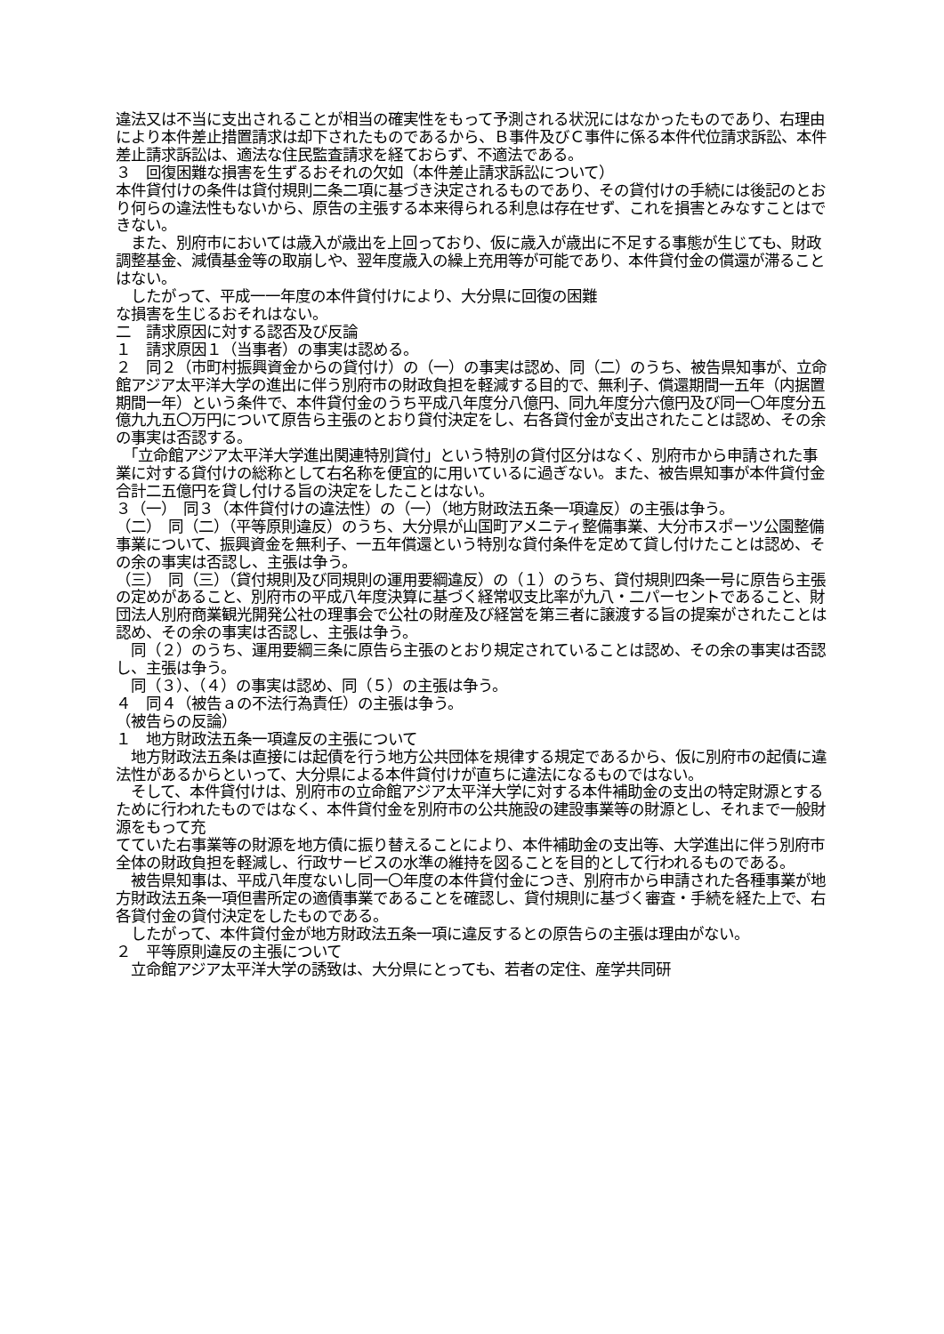違法又は不当に支出されることが相当の確実性をもって予測される状況にはなかったものであり、右理由により本件差止措置請求は却下されたものであるから、Ｂ事件及びＣ事件に係る本件代位請求訴訟、本件差止請求訴訟は、適法な住民監査請求を経ておらず、不適法である。
３　回復困難な損害を生ずるおそれの欠如（本件差止請求訴訟について）
本件貸付けの条件は貸付規則二条二項に基づき決定されるものであり、その貸付けの手続には後記のとおり何らの違法性もないから、原告の主張する本来得られる利息は存在せず、これを損害とみなすことはできない。
　また、別府市においては歳入が歳出を上回っており、仮に歳入が歳出に不足する事態が生じても、財政調整基金、減債基金等の取崩しや、翌年度歳入の繰上充用等が可能であり、本件貸付金の償還が滞ることはない。
　したがって、平成一一年度の本件貸付けにより、大分県に回復の困難
な損害を生じるおそれはない。
二　請求原因に対する認否及び反論
１　請求原因１（当事者）の事実は認める。
２　同２（市町村振興資金からの貸付け）の（一）の事実は認め、同（二）のうち、被告県知事が、立命館アジア太平洋大学の進出に伴う別府市の財政負担を軽減する目的で、無利子、償還期間一五年（内据置期間一年）という条件で、本件貸付金のうち平成八年度分八億円、同九年度分六億円及び同一〇年度分五億九九五〇万円について原告ら主張のとおり貸付決定をし、右各貸付金が支出されたことは認め、その余の事実は否認する。
　「立命館アジア太平洋大学進出関連特別貸付」という特別の貸付区分はなく、別府市から申請された事業に対する貸付けの総称として右名称を便宜的に用いているに過ぎない。また、被告県知事が本件貸付金合計二五億円を貸し付ける旨の決定をしたことはない。
３（一）　同３（本件貸付けの違法性）の（一）（地方財政法五条一項違反）の主張は争う。
（二）　同（二）（平等原則違反）のうち、大分県が山国町アメニティ整備事業、大分市スポーツ公園整備事業について、振興資金を無利子、一五年償還という特別な貸付条件を定めて貸し付けたことは認め、その余の事実は否認し、主張は争う。
（三）　同（三）（貸付規則及び同規則の運用要綱違反）の（１）のうち、貸付規則四条一号に原告ら主張の定めがあること、別府市の平成八年度決算に基づく経常収支比率が九八・二パーセントであること、財団法人別府商業観光開発公社の理事会で公社の財産及び経営を第三者に譲渡する旨の提案がされたことは認め、その余の事実は否認し、主張は争う。
　同（２）のうち、運用要綱三条に原告ら主張のとおり規定されていることは認め、その余の事実は否認し、主張は争う。
　同（３）、（４）の事実は認め、同（５）の主張は争う。
４　同４（被告ａの不法行為責任）の主張は争う。
（被告らの反論）
１　地方財政法五条一項違反の主張について
　地方財政法五条は直接には起債を行う地方公共団体を規律する規定であるから、仮に別府市の起債に違法性があるからといって、大分県による本件貸付けが直ちに違法になるものではない。
　そして、本件貸付けは、別府市の立命館アジア太平洋大学に対する本件補助金の支出の特定財源とするために行われたものではなく、本件貸付金を別府市の公共施設の建設事業等の財源とし、それまで一般財源をもって充
てていた右事業等の財源を地方債に振り替えることにより、本件補助金の支出等、大学進出に伴う別府市全体の財政負担を軽減し、行政サービスの水準の維持を図ることを目的として行われるものである。
　被告県知事は、平成八年度ないし同一〇年度の本件貸付金につき、別府市から申請された各種事業が地方財政法五条一項但書所定の適債事業であることを確認し、貸付規則に基づく審査・手続を経た上で、右各貸付金の貸付決定をしたものである。
　したがって、本件貸付金が地方財政法五条一項に違反するとの原告らの主張は理由がない。
２　平等原則違反の主張について
　立命館アジア太平洋大学の誘致は、大分県にとっても、若者の定住、産学共同研